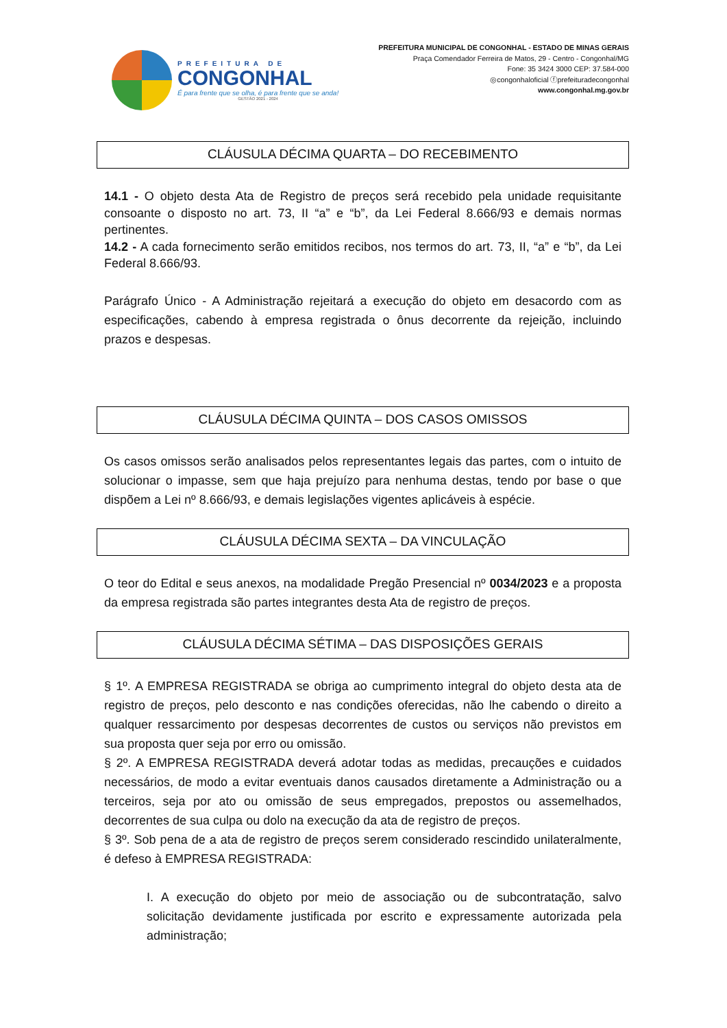PREFEITURA DE
CONGONHAL
É para frente que se olha, é para frente que se anda!
GESTÃO 2021 - 2024
PREFEITURA MUNICIPAL DE CONGONHAL - ESTADO DE MINAS GERAIS
Praça Comendador Ferreira de Matos, 29 - Centro - Congonhal/MG
Fone: 35 3424 3000 CEP: 37.584-000
◎congonhaloficial ⓕprefeituradecongonhal
www.congonhal.mg.gov.br
CLÁUSULA DÉCIMA QUARTA – DO RECEBIMENTO
14.1 - O objeto desta Ata de Registro de preços será recebido pela unidade requisitante consoante o disposto no art. 73, II “a” e “b”, da Lei Federal 8.666/93 e demais normas pertinentes.
14.2 - A cada fornecimento serão emitidos recibos, nos termos do art. 73, II, “a” e “b”, da Lei Federal 8.666/93.
Parágrafo Único - A Administração rejeitará a execução do objeto em desacordo com as especificações, cabendo à empresa registrada o ônus decorrente da rejeição, incluindo prazos e despesas.
CLÁUSULA DÉCIMA QUINTA – DOS CASOS OMISSOS
Os casos omissos serão analisados pelos representantes legais das partes, com o intuito de solucionar o impasse, sem que haja prejuízo para nenhuma destas, tendo por base o que dispõem a Lei nº 8.666/93, e demais legislações vigentes aplicáveis à espécie.
CLÁUSULA DÉCIMA SEXTA – DA VINCULAÇÃO
O teor do Edital e seus anexos, na modalidade Pregão Presencial nº 0034/2023 e a proposta da empresa registrada são partes integrantes desta Ata de registro de preços.
CLÁUSULA DÉCIMA SÉTIMA – DAS DISPOSIÇÕES GERAIS
§ 1º. A EMPRESA REGISTRADA se obriga ao cumprimento integral do objeto desta ata de registro de preços, pelo desconto e nas condições oferecidas, não lhe cabendo o direito a qualquer ressarcimento por despesas decorrentes de custos ou serviços não previstos em sua proposta quer seja por erro ou omissão.
§ 2º. A EMPRESA REGISTRADA deverá adotar todas as medidas, precauções e cuidados necessários, de modo a evitar eventuais danos causados diretamente a Administração ou a terceiros, seja por ato ou omissão de seus empregados, prepostos ou assemelhados, decorrentes de sua culpa ou dolo na execução da ata de registro de preços.
§ 3º. Sob pena de a ata de registro de preços serem considerado rescindido unilateralmente, é defeso à EMPRESA REGISTRADA:
I. A execução do objeto por meio de associação ou de subcontratação, salvo solicitação devidamente justificada por escrito e expressamente autorizada pela administração;